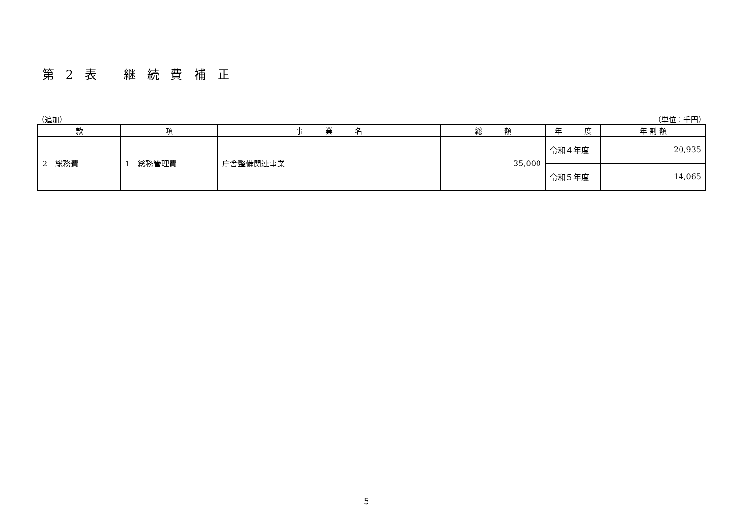第 2 表　 継 続 費 補 正
（追加） （単位：千円）
| 款 | 項 | 事 業 名 | 総 額 | 年 度 | 年 割 額 |
| --- | --- | --- | --- | --- | --- |
| 2 総務費 | 1 総務管理費 | 庁舎整備関連事業 | 35,000 | 令和４年度 | 20,935 |
| | | | | 令和５年度 | 14,065 |
5